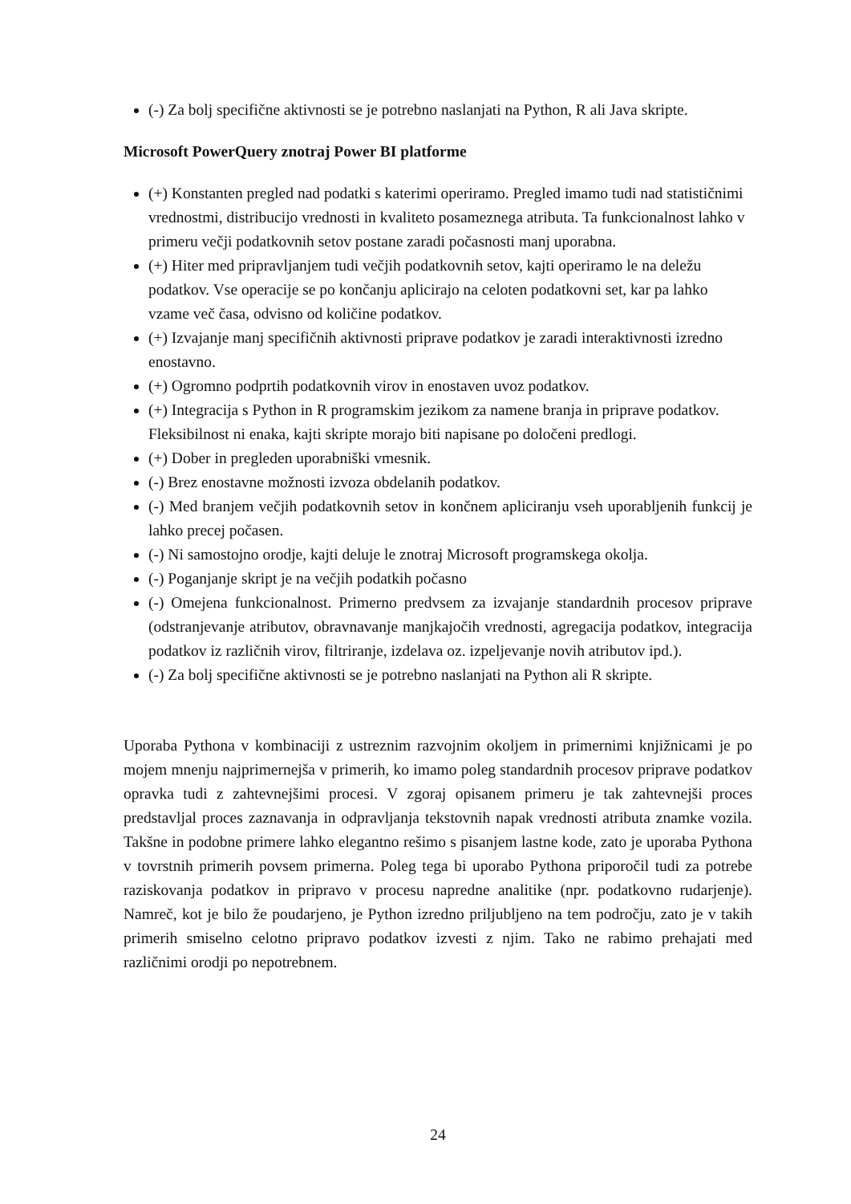(-) Za bolj specifične aktivnosti se je potrebno naslanjati na Python, R ali Java skripte.
Microsoft PowerQuery znotraj Power BI platforme
(+) Konstanten pregled nad podatki s katerimi operiramo. Pregled imamo tudi nad statističnimi vrednostmi, distribucijo vrednosti in kvaliteto posameznega atributa. Ta funkcionalnost lahko v primeru večji podatkovnih setov postane zaradi počasnosti manj uporabna.
(+) Hiter med pripravljanjem tudi večjih podatkovnih setov, kajti operiramo le na deležu podatkov. Vse operacije se po končanju aplicirajo na celoten podatkovni set, kar pa lahko vzame več časa, odvisno od količine podatkov.
(+) Izvajanje manj specifičnih aktivnosti priprave podatkov je zaradi interaktivnosti izredno enostavno.
(+) Ogromno podprtih podatkovnih virov in enostaven uvoz podatkov.
(+) Integracija s Python in R programskim jezikom za namene branja in priprave podatkov. Fleksibilnost ni enaka, kajti skripte morajo biti napisane po določeni predlogi.
(+) Dober in pregleden uporabniški vmesnik.
(-) Brez enostavne možnosti izvoza obdelanih podatkov.
(-) Med branjem večjih podatkovnih setov in končnem apliciranju vseh uporabljenih funkcij je lahko precej počasen.
(-) Ni samostojno orodje, kajti deluje le znotraj Microsoft programskega okolja.
(-) Poganjanje skript je na večjih podatkih počasno
(-) Omejena funkcionalnost. Primerno predvsem za izvajanje standardnih procesov priprave (odstranjevanje atributov, obravnavanje manjkajočih vrednosti, agregacija podatkov, integracija podatkov iz različnih virov, filtriranje, izdelava oz. izpeljevanje novih atributov ipd.).
(-) Za bolj specifične aktivnosti se je potrebno naslanjati na Python ali R skripte.
Uporaba Pythona v kombinaciji z ustreznim razvojnim okoljem in primernimi knjižnicami je po mojem mnenju najprimernejša v primerih, ko imamo poleg standardnih procesov priprave podatkov opravka tudi z zahtevnejšimi procesi. V zgoraj opisanem primeru je tak zahtevnejši proces predstavljal proces zaznavanja in odpravljanja tekstovnih napak vrednosti atributa znamke vozila. Takšne in podobne primere lahko elegantno rešimo s pisanjem lastne kode, zato je uporaba Pythona v tovrstnih primerih povsem primerna. Poleg tega bi uporabo Pythona priporočil tudi za potrebe raziskovanja podatkov in pripravo v procesu napredne analitike (npr. podatkovno rudarjenje). Namreč, kot je bilo že poudarjeno, je Python izredno priljubljeno na tem področju, zato je v takih primerih smiselno celotno pripravo podatkov izvesti z njim. Tako ne rabimo prehajati med različnimi orodji po nepotrebnem.
24